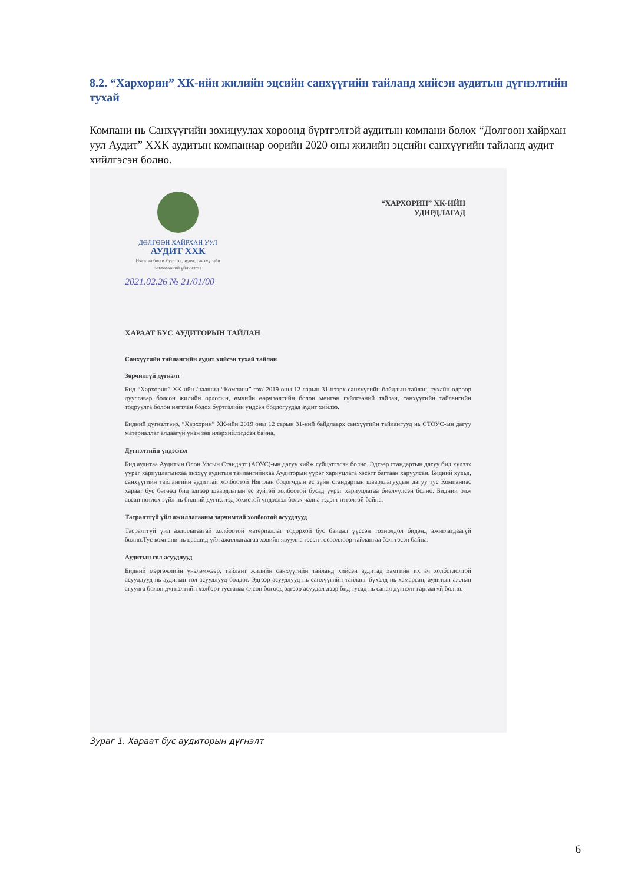8.2. “Хархорин” ХК-ийн жилийн эцсийн санхүүгийн тайланд хийсэн аудитын дүгнэлтийн тухай
Компани нь Санхүүгийн зохицуулах хороонд бүртгэлтэй аудитын компани болох “Дөлгөөн хайрхан уул Аудит” ХХК аудитын компаниар өөрийн 2020 оны жилийн эцсийн санхүүгийн тайланд аудит хийлгэсэн болно.
“ХАРХОРИН” ХК-ИЙН
УДИРДЛАГАД
ДӨЛГӨӨН ХАЙРХАН УУЛ
АУДИТ ХХК
Нягтлан бодох бүртгэл, аудит, санхүүгийн зөвлөгөөний үйлчилгээ
2021.02.26 № 21/01/00
ХАРААТ БУС АУДИТОРЫН ТАЙЛАН
Санхүүгийн тайлангийн аудит хийсэн тухай тайлан
Зөрчилгүй дүгнэлт
Бид “Хархорин” ХК-ийн /цаашид “Компани” гэх/ 2019 оны 12 сарын 31-нээрх санхүүгийн байдлын тайлан, тухайн өдрөөр дуусгавар болсон жилийн орлогын, өмчийн өөрчлөлтийн болон мөнгөн гүйлгээний тайлан, санхүүгийн тайлангийн тодруулга болон нягтлан бодох бүртгэлийн үндсэн бодлогуудад аудит хийлээ.
Бидний дүгнэлтээр, “Хархорин” ХК-ийн 2019 оны 12 сарын 31-ний байдлаарх санхүүгийн тайлангууд нь СТОУС-ын дагуу материаллаг алдаагүй үнэн зөв илэрхийлэгдсэн байна.
Дүгнэлтийн үндэслэл
Бид аудитаа Аудитын Олон Улсын Стандарт (АОУС)-ын дагуу хийж гүйцэтгэсэн болно. Эдгээр стандартын дагуу бид хүлээх үүрэг хариуцлагынхаа энэхүү аудитын тайлангийнхаа Аудиторын үүрэг хариуцлага хэсэгт багтаан харуулсан. Бидний хувьд, санхүүгийн тайлангийн аудиттай холбоотой Нягтлан бодогчдын ёс зүйн стандартын шаардлагуудын дагуу тус Компаниас хараат бус бөгөөд бид эдгээр шаардлагын ёс зүйтэй холбоотой бусад үүрэг хариуцлагаа биелүүлсэн болно. Бидний олж авсан нотлох зүйл нь бидний дүгнэлтэд зохистой үндэслэл болж чадна гэдэгт итгэлтэй байна.
Тасралтгүй үйл ажиллагааны зарчимтай холбоотой асуудлууд
Тасралтгүй үйл ажиллагаатай холбоотой материаллаг тодорхой бус байдал үүссэн тохиолдол бидэнд ажиглагдаагүй болно.Тус компани нь цаашид үйл ажиллагаагаа хэвийн явуулна гэсэн төсөөллөөр тайлангаа бэлтгэсэн байна.
Аудитын гол асуудлууд
Бидний мэргэжлийн үнэлэмжээр, тайлант жилийн санхүүгийн тайланд хийсэн аудитад хамгийн их ач холбогдолтой асуудлууд нь аудитын гол асуудлууд болдог. Эдгээр асуудлууд нь санхүүгийн тайланг бүхэлд нь хамарсан, аудитын ажлын агуулга болон дүгнэлтийн хэлбэрт тусгалаа олсон бөгөөд эдгээр асуудал дээр бид тусад нь санал дүгнэлт гаргаагүй болно.
Зураг 1. Хараат бус аудиторын дүгнэлт
6